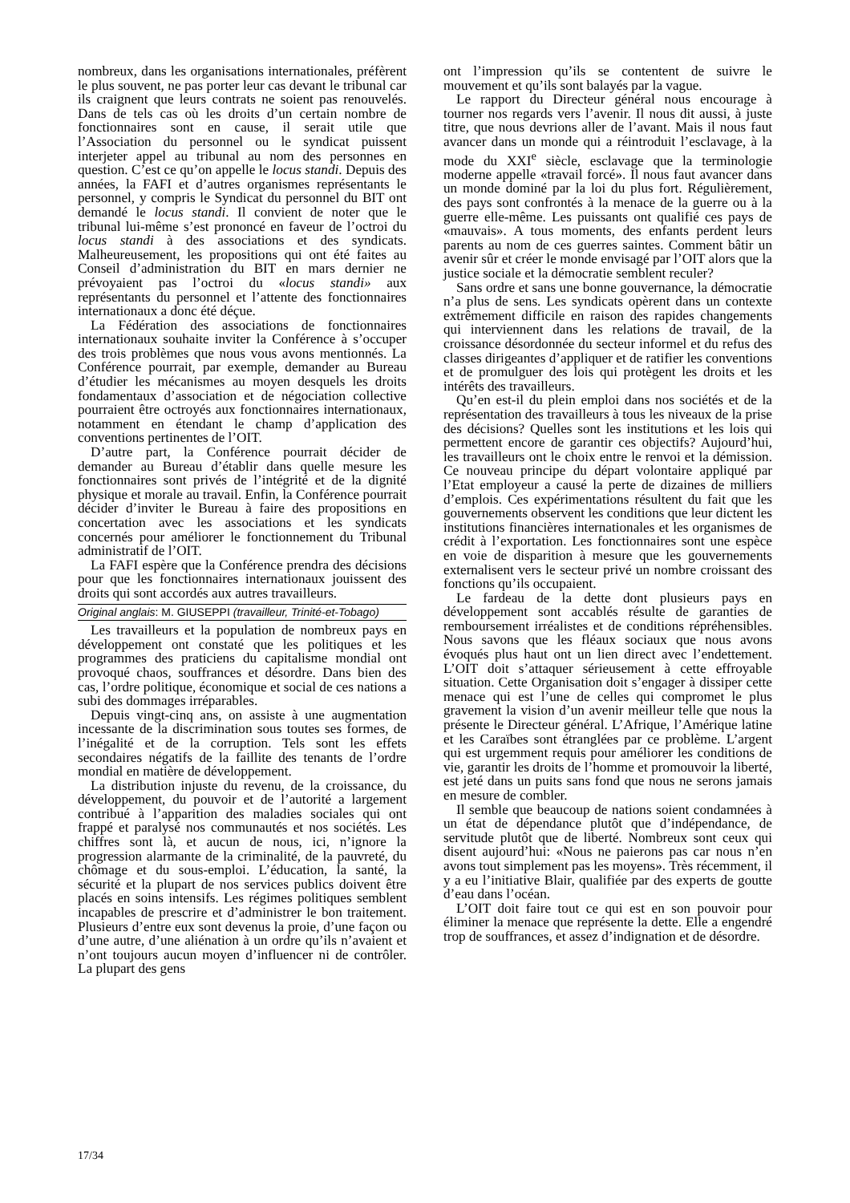nombreux, dans les organisations internationales, préfèrent le plus souvent, ne pas porter leur cas devant le tribunal car ils craignent que leurs contrats ne soient pas renouvelés. Dans de tels cas où les droits d’un certain nombre de fonctionnaires sont en cause, il serait utile que l’Association du personnel ou le syndicat puissent interjeter appel au tribunal au nom des personnes en question. C’est ce qu’on appelle le locus standi. Depuis des années, la FAFI et d’autres organismes représentants le personnel, y compris le Syndicat du personnel du BIT ont demandé le locus standi. Il convient de noter que le tribunal lui-même s’est prononcé en faveur de l’octroi du locus standi à des associations et des syndicats. Malheureusement, les propositions qui ont été faites au Conseil d’administration du BIT en mars dernier ne prévoyaient pas l’octroi du «locus standi» aux représentants du personnel et l’attente des fonctionnaires internationaux a donc été déçue.
La Fédération des associations de fonctionnaires internationaux souhaite inviter la Conférence à s’occuper des trois problèmes que nous vous avons mentionnés. La Conférence pourrait, par exemple, demander au Bureau d’étudier les mécanismes au moyen desquels les droits fondamentaux d’association et de négociation collective pourraient être octroyés aux fonctionnaires internationaux, notamment en étendant le champ d’application des conventions pertinentes de l’OIT.
D’autre part, la Conférence pourrait décider de demander au Bureau d’établir dans quelle mesure les fonctionnaires sont privés de l’intégrité et de la dignité physique et morale au travail. Enfin, la Conférence pourrait décider d’inviter le Bureau à faire des propositions en concertation avec les associations et les syndicats concernés pour améliorer le fonctionnement du Tribunal administratif de l’OIT.
La FAFI espère que la Conférence prendra des décisions pour que les fonctionnaires internationaux jouissent des droits qui sont accordés aux autres travailleurs.
Original anglais: M. GIUSEPPI (travailleur, Trinité-et-Tobago)
Les travailleurs et la population de nombreux pays en développement ont constaté que les politiques et les programmes des praticiens du capitalisme mondial ont provoqué chaos, souffrances et désordre. Dans bien des cas, l’ordre politique, économique et social de ces nations a subi des dommages irréparables.
Depuis vingt-cinq ans, on assiste à une augmentation incessante de la discrimination sous toutes ses formes, de l’inégalité et de la corruption. Tels sont les effets secondaires négatifs de la faillite des tenants de l’ordre mondial en matière de développement.
La distribution injuste du revenu, de la croissance, du développement, du pouvoir et de l’autorité a largement contribué à l’apparition des maladies sociales qui ont frappé et paralysé nos communautés et nos sociétés. Les chiffres sont là, et aucun de nous, ici, n’ignore la progression alarmante de la criminalité, de la pauvreté, du chômage et du sous-emploi. L’éducation, la santé, la sécurité et la plupart de nos services publics doivent être placés en soins intensifs. Les régimes politiques semblent incapables de prescrire et d’administrer le bon traitement. Plusieurs d’entre eux sont devenus la proie, d’une façon ou d’une autre, d’une aliénation à un ordre qu’ils n’avaient et n’ont toujours aucun moyen d’influencer ni de contrôler. La plupart des gens
ont l’impression qu’ils se contentent de suivre le mouvement et qu’ils sont balayés par la vague.
Le rapport du Directeur général nous encourage à tourner nos regards vers l’avenir. Il nous dit aussi, à juste titre, que nous devrions aller de l’avant. Mais il nous faut avancer dans un monde qui a réintroduit l’esclavage, à la mode du XXI<sup>e</sup> siècle, esclavage que la terminologie moderne appelle «travail forcé». Il nous faut avancer dans un monde dominé par la loi du plus fort. Régulièrement, des pays sont confrontés à la menace de la guerre ou à la guerre elle-même. Les puissants ont qualifié ces pays de «mauvais». A tous moments, des enfants perdent leurs parents au nom de ces guerres saintes. Comment bâtir un avenir sûr et créer le monde envisagé par l’OIT alors que la justice sociale et la démocratie semblent reculer?
Sans ordre et sans une bonne gouvernance, la démocratie n’a plus de sens. Les syndicats opèrent dans un contexte extrêmement difficile en raison des rapides changements qui interviennent dans les relations de travail, de la croissance désordonnée du secteur informel et du refus des classes dirigeantes d’appliquer et de ratifier les conventions et de promulguer des lois qui protègent les droits et les intérêts des travailleurs.
Qu’en est-il du plein emploi dans nos sociétés et de la représentation des travailleurs à tous les niveaux de la prise des décisions? Quelles sont les institutions et les lois qui permettent encore de garantir ces objectifs? Aujourd’hui, les travailleurs ont le choix entre le renvoi et la démission. Ce nouveau principe du départ volontaire appliqué par l’Etat employeur a causé la perte de dizaines de milliers d’emplois. Ces expérimentations résultent du fait que les gouvernements observent les conditions que leur dictent les institutions financières internationales et les organismes de crédit à l’exportation. Les fonctionnaires sont une espèce en voie de disparition à mesure que les gouvernements externalisent vers le secteur privé un nombre croissant des fonctions qu’ils occupaient.
Le fardeau de la dette dont plusieurs pays en développement sont accablés résulte de garanties de remboursement irréalistes et de conditions répréhensibles. Nous savons que les fléaux sociaux que nous avons évoqués plus haut ont un lien direct avec l’endettement. L’OIT doit s’attaquer sérieusement à cette effroyable situation. Cette Organisation doit s’engager à dissiper cette menace qui est l’une de celles qui compromet le plus gravement la vision d’un avenir meilleur telle que nous la présente le Directeur général. L’Afrique, l’Amérique latine et les Caraïbes sont étranglées par ce problème. L’argent qui est urgemment requis pour améliorer les conditions de vie, garantir les droits de l’homme et promouvoir la liberté, est jeté dans un puits sans fond que nous ne serons jamais en mesure de combler.
Il semble que beaucoup de nations soient condamnées à un état de dépendance plutôt que d’indépendance, de servitude plutôt que de liberté. Nombreux sont ceux qui disent aujourd’hui: «Nous ne paierons pas car nous n’en avons tout simplement pas les moyens». Très récemment, il y a eu l’initiative Blair, qualifiée par des experts de goutte d’eau dans l’océan.
L’OIT doit faire tout ce qui est en son pouvoir pour éliminer la menace que représente la dette. Elle a engendré trop de souffrances, et assez d’indignation et de désordre.
17/34